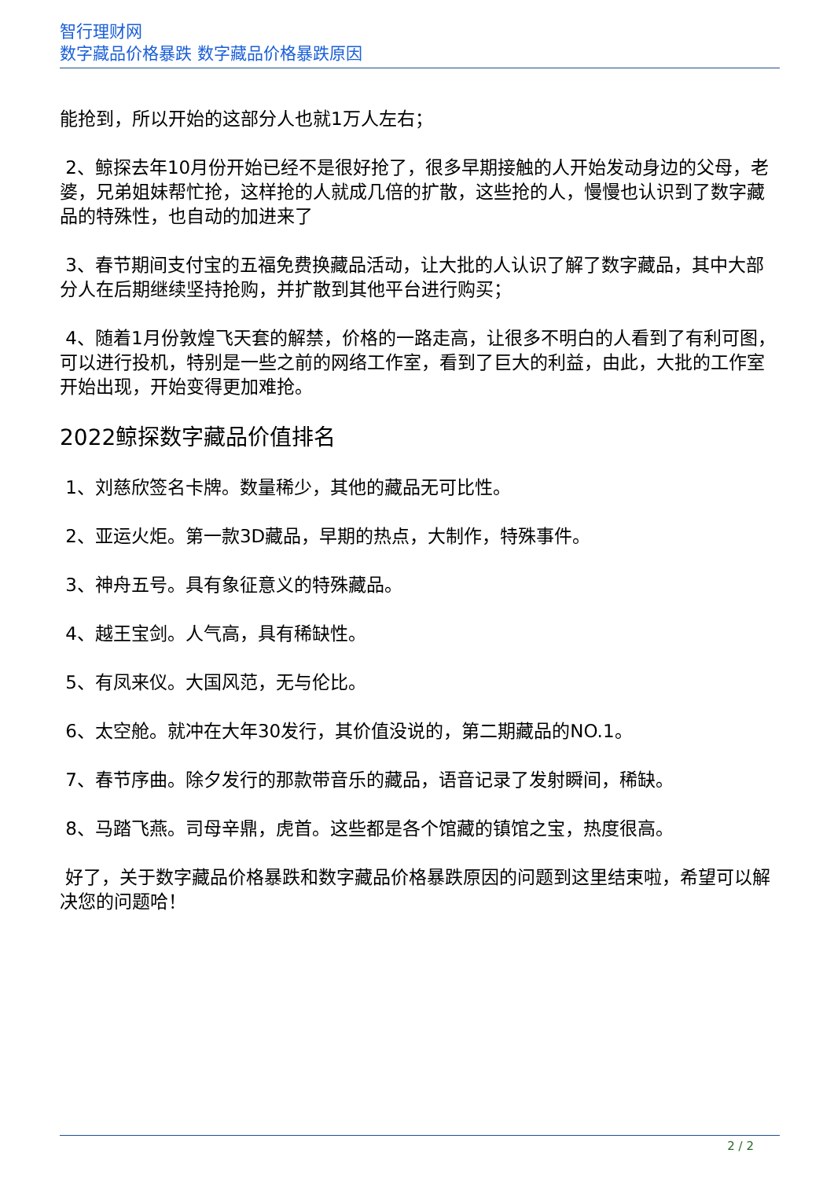智行理财网
数字藏品价格暴跌 数字藏品价格暴跌原因
能抢到，所以开始的这部分人也就1万人左右；
2、鲸探去年10月份开始已经不是很好抢了，很多早期接触的人开始发动身边的父母，老婆，兄弟姐妹帮忙抢，这样抢的人就成几倍的扩散，这些抢的人，慢慢也认识到了数字藏品的特殊性，也自动的加进来了
3、春节期间支付宝的五福免费换藏品活动，让大批的人认识了解了数字藏品，其中大部分人在后期继续坚持抢购，并扩散到其他平台进行购买；
4、随着1月份敦煌飞天套的解禁，价格的一路走高，让很多不明白的人看到了有利可图，可以进行投机，特别是一些之前的网络工作室，看到了巨大的利益，由此，大批的工作室开始出现，开始变得更加难抢。
2022鲸探数字藏品价值排名
1、刘慈欣签名卡牌。数量稀少，其他的藏品无可比性。
2、亚运火炬。第一款3D藏品，早期的热点，大制作，特殊事件。
3、神舟五号。具有象征意义的特殊藏品。
4、越王宝剑。人气高，具有稀缺性。
5、有凤来仪。大国风范，无与伦比。
6、太空舱。就冲在大年30发行，其价值没说的，第二期藏品的NO.1。
7、春节序曲。除夕发行的那款带音乐的藏品，语音记录了发射瞬间，稀缺。
8、马踏飞燕。司母辛鼎，虎首。这些都是各个馆藏的镇馆之宝，热度很高。
好了，关于数字藏品价格暴跌和数字藏品价格暴跌原因的问题到这里结束啦，希望可以解决您的问题哈！
2 / 2